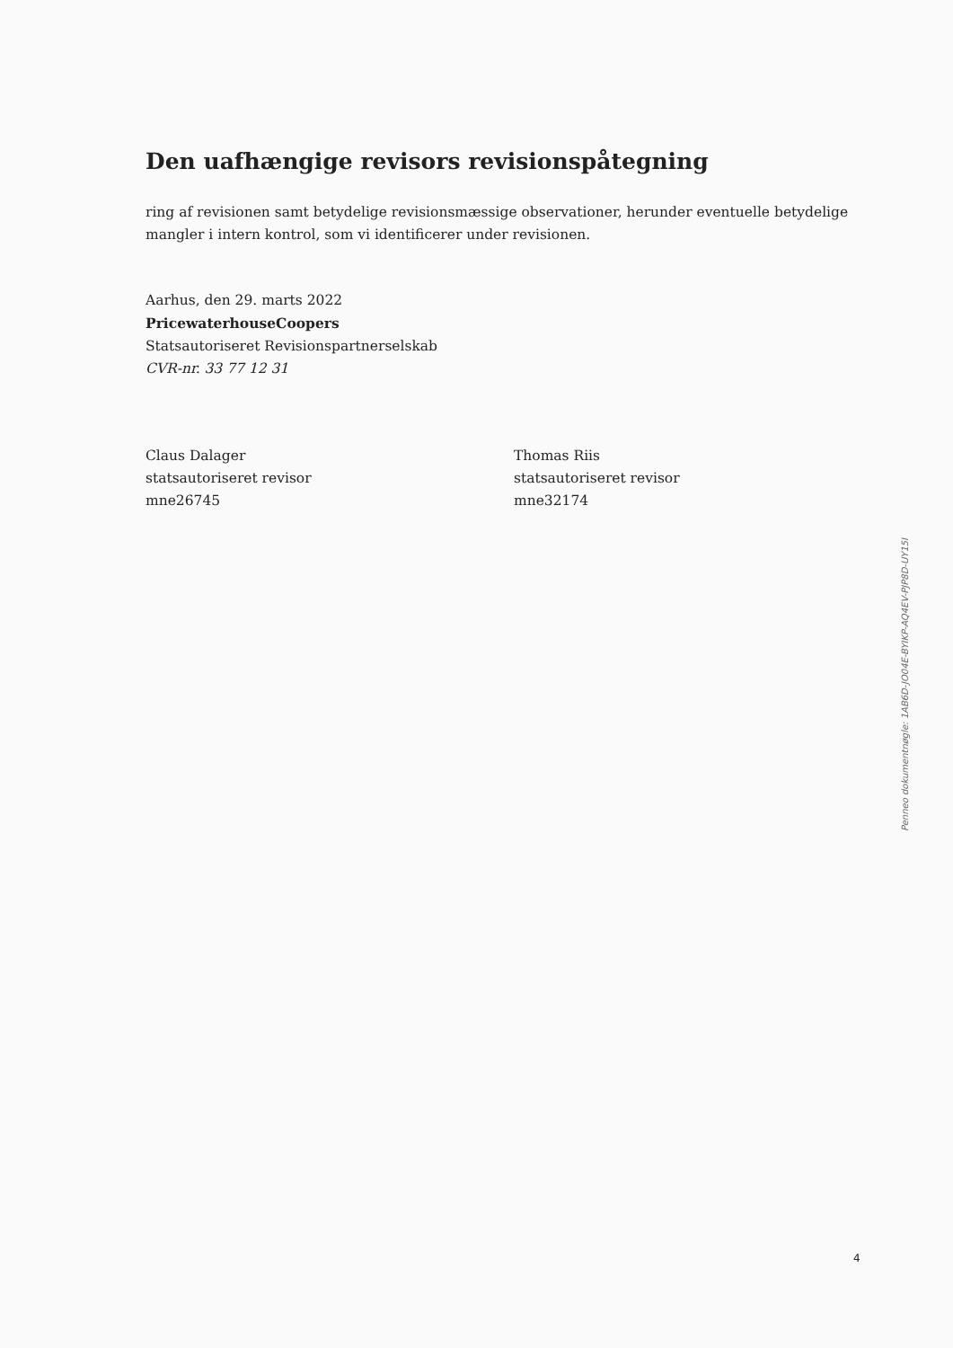Den uafhængige revisors revisionspåtegning
ring af revisionen samt betydelige revisionsmæssige observationer, herunder eventuelle betydelige mangler i intern kontrol, som vi identificerer under revisionen.
Aarhus, den 29. marts 2022
PricewaterhouseCoopers
Statsautoriseret Revisionspartnerselskab
CVR-nr. 33 77 12 31
Claus Dalager
statsautoriseret revisor
mne26745
Thomas Riis
statsautoriseret revisor
mne32174
Penneo dokumentnøgle: 1AB6D-JO04E-BYIKP-AQ4EV-PJP8D-UY15I
4